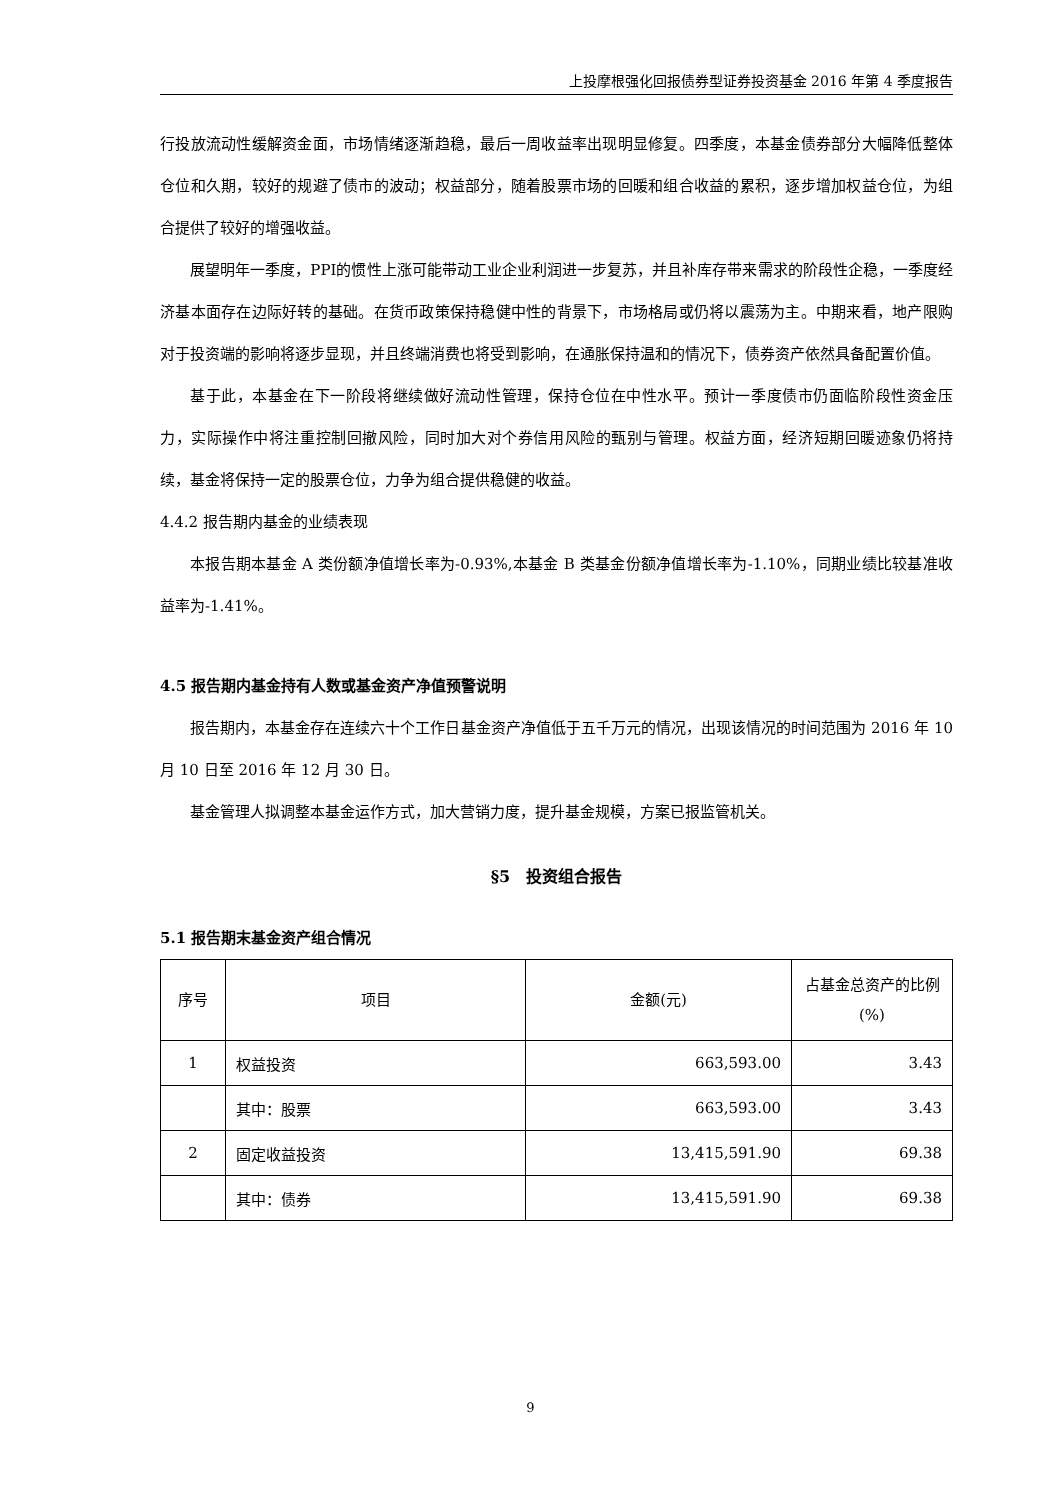上投摩根强化回报债券型证券投资基金 2016 年第 4 季度报告
行投放流动性缓解资金面，市场情绪逐渐趋稳，最后一周收益率出现明显修复。四季度，本基金债券部分大幅降低整体仓位和久期，较好的规避了债市的波动；权益部分，随着股票市场的回暖和组合收益的累积，逐步增加权益仓位，为组合提供了较好的增强收益。
展望明年一季度，PPI的惯性上涨可能带动工业企业利润进一步复苏，并且补库存带来需求的阶段性企稳，一季度经济基本面存在边际好转的基础。在货币政策保持稳健中性的背景下，市场格局或仍将以震荡为主。中期来看，地产限购对于投资端的影响将逐步显现，并且终端消费也将受到影响，在通胀保持温和的情况下，债券资产依然具备配置价值。
基于此，本基金在下一阶段将继续做好流动性管理，保持仓位在中性水平。预计一季度债市仍面临阶段性资金压力，实际操作中将注重控制回撤风险，同时加大对个券信用风险的甄别与管理。权益方面，经济短期回暖迹象仍将持续，基金将保持一定的股票仓位，力争为组合提供稳健的收益。
4.4.2 报告期内基金的业绩表现
本报告期本基金 A 类份额净值增长率为-0.93%,本基金 B 类基金份额净值增长率为-1.10%，同期业绩比较基准收益率为-1.41%。
4.5 报告期内基金持有人数或基金资产净值预警说明
报告期内，本基金存在连续六十个工作日基金资产净值低于五千万元的情况，出现该情况的时间范围为 2016 年 10 月 10 日至 2016 年 12 月 30 日。
基金管理人拟调整本基金运作方式，加大营销力度，提升基金规模，方案已报监管机关。
§5　投资组合报告
5.1 报告期末基金资产组合情况
| 序号 | 项目 | 金额(元) | 占基金总资产的比例(%) |
| --- | --- | --- | --- |
| 1 | 权益投资 | 663,593.00 | 3.43 |
| | 其中：股票 | 663,593.00 | 3.43 |
| 2 | 固定收益投资 | 13,415,591.90 | 69.38 |
| | 其中：债券 | 13,415,591.90 | 69.38 |
9